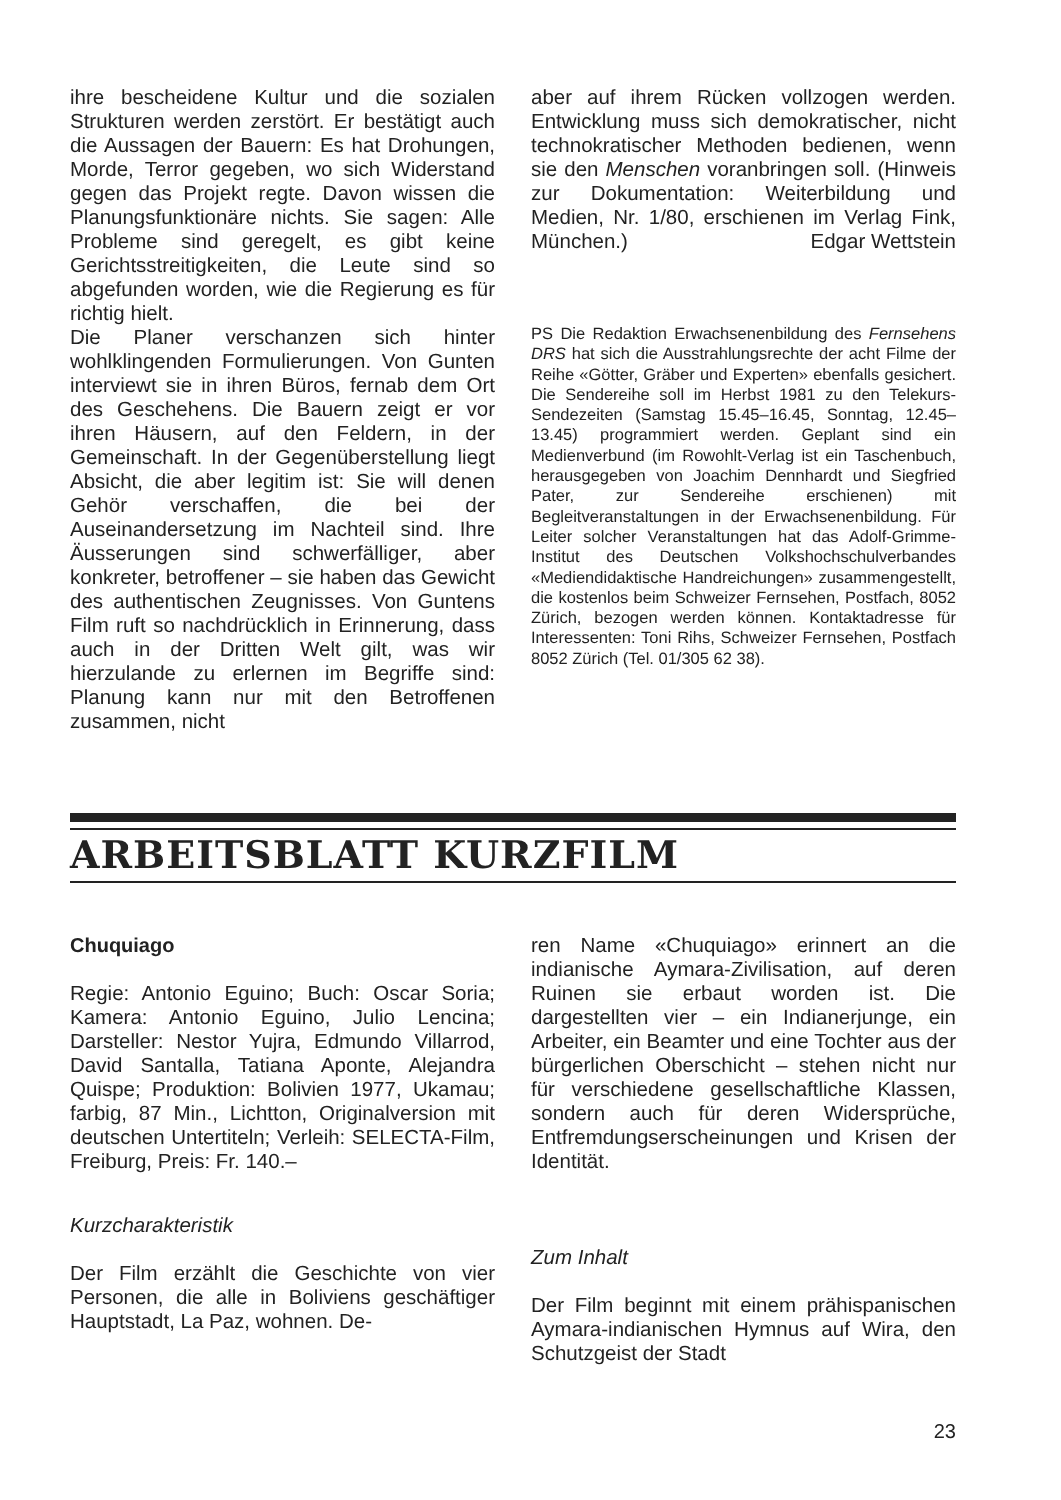ihre bescheidene Kultur und die sozialen Strukturen werden zerstört. Er bestätigt auch die Aussagen der Bauern: Es hat Drohungen, Morde, Terror gegeben, wo sich Widerstand gegen das Projekt regte. Davon wissen die Planungsfunktionäre nichts. Sie sagen: Alle Probleme sind geregelt, es gibt keine Gerichtsstreitigkeiten, die Leute sind so abgefunden worden, wie die Regierung es für richtig hielt.
Die Planer verschanzen sich hinter wohlklingenden Formulierungen. Von Gunten interviewt sie in ihren Büros, fernab dem Ort des Geschehens. Die Bauern zeigt er vor ihren Häusern, auf den Feldern, in der Gemeinschaft. In der Gegenüberstellung liegt Absicht, die aber legitim ist: Sie will denen Gehör verschaffen, die bei der Auseinandersetzung im Nachteil sind. Ihre Äusserungen sind schwerfälliger, aber konkreter, betroffener – sie haben das Gewicht des authentischen Zeugnisses. Von Guntens Film ruft so nachdrücklich in Erinnerung, dass auch in der Dritten Welt gilt, was wir hierzulande zu erlernen im Begriffe sind: Planung kann nur mit den Betroffenen zusammen, nicht
aber auf ihrem Rücken vollzogen werden. Entwicklung muss sich demokratischer, nicht technokratischer Methoden bedienen, wenn sie den Menschen voranbringen soll. (Hinweis zur Dokumentation: Weiterbildung und Medien, Nr. 1/80, erschienen im Verlag Fink, München.) Edgar Wettstein
PS Die Redaktion Erwachsenenbildung des Fernsehens DRS hat sich die Ausstrahlungsrechte der acht Filme der Reihe «Götter, Gräber und Experten» ebenfalls gesichert. Die Sendereihe soll im Herbst 1981 zu den Telekurs-Sendezeiten (Samstag 15.45–16.45, Sonntag, 12.45–13.45) programmiert werden. Geplant sind ein Medienverbund (im Rowohlt-Verlag ist ein Taschenbuch, herausgegeben von Joachim Dennhardt und Siegfried Pater, zur Sendereihe erschienen) mit Begleitveranstaltungen in der Erwachsenenbildung. Für Leiter solcher Veranstaltungen hat das Adolf-Grimme-Institut des Deutschen Volkshochschulverbandes «Mediendidaktische Handreichungen» zusammengestellt, die kostenlos beim Schweizer Fernsehen, Postfach, 8052 Zürich, bezogen werden können. Kontaktadresse für Interessenten: Toni Rihs, Schweizer Fernsehen, Postfach 8052 Zürich (Tel. 01/305 62 38).
ARBEITSBLATT KURZFILM
Chuquiago
Regie: Antonio Eguino; Buch: Oscar Soria; Kamera: Antonio Eguino, Julio Lencina; Darsteller: Nestor Yujra, Edmundo Villarrod, David Santalla, Tatiana Aponte, Alejandra Quispe; Produktion: Bolivien 1977, Ukamau; farbig, 87 Min., Lichtton, Originalversion mit deutschen Untertiteln; Verleih: SELECTA-Film, Freiburg, Preis: Fr. 140.–
Kurzcharakteristik
Der Film erzählt die Geschichte von vier Personen, die alle in Boliviens geschäftiger Hauptstadt, La Paz, wohnen. De-
ren Name «Chuquiago» erinnert an die indianische Aymara-Zivilisation, auf deren Ruinen sie erbaut worden ist. Die dargestellten vier – ein Indianerjunge, ein Arbeiter, ein Beamter und eine Tochter aus der bürgerlichen Oberschicht – stehen nicht nur für verschiedene gesellschaftliche Klassen, sondern auch für deren Widersprüche, Entfremdungserscheinungen und Krisen der Identität.
Zum Inhalt
Der Film beginnt mit einem prähispanischen Aymara-indianischen Hymnus auf Wira, den Schutzgeist der Stadt
23